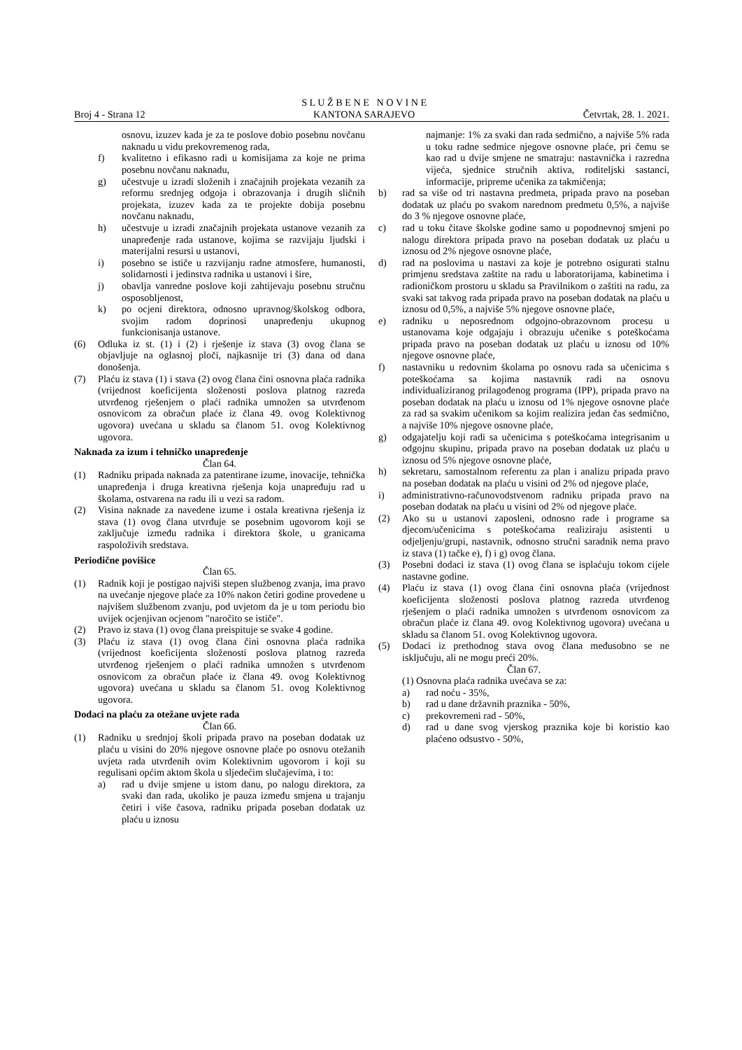Broj 4 - Strana 12
S L U Ž B E N E N O V I N E
KANTONA SARAJEVO
Četvrtak, 28. 1. 2021.
osnovu, izuzev kada je za te poslove dobio posebnu novčanu naknadu u vidu prekovremenog rada,
f) kvalitetno i efikasno radi u komisijama za koje ne prima posebnu novčanu naknadu,
g) učestvuje u izradi složenih i značajnih projekata vezanih za reformu srednjeg odgoja i obrazovanja i drugih sličnih projekata, izuzev kada za te projekte dobija posebnu novčanu naknadu,
h) učestvuje u izradi značajnih projekata ustanove vezanih za unapređenje rada ustanove, kojima se razvijaju ljudski i materijalni resursi u ustanovi,
i) posebno se ističe u razvijanju radne atmosfere, humanosti, solidarnosti i jedinstva radnika u ustanovi i šire,
j) obavlja vanredne poslove koji zahtijevaju posebnu stručnu osposobljenost,
k) po ocjeni direktora, odnosno upravnog/školskog odbora, svojim radom doprinosi unapređenju ukupnog funkcionisanja ustanove.
(6) Odluka iz st. (1) i (2) i rješenje iz stava (3) ovog člana se objavljuje na oglasnoj ploči, najkasnije tri (3) dana od dana donošenja.
(7) Plaću iz stava (1) i stava (2) ovog člana čini osnovna plaća radnika (vrijednost koeficijenta složenosti poslova platnog razreda utvrđenog rješenjem o plaći radnika umnožen sa utvrđenom osnovicom za obračun plaće iz člana 49. ovog Kolektivnog ugovora) uvećana u skladu sa članom 51. ovog Kolektivnog ugovora.
Naknada za izum i tehničko unapređenje
Član 64.
(1) Radniku pripada naknada za patentirane izume, inovacije, tehnička unapređenja i druga kreativna rješenja koja unapređuju rad u školama, ostvarena na radu ili u vezi sa radom.
(2) Visina naknade za navedene izume i ostala kreativna rješenja iz stava (1) ovog člana utvrđuje se posebnim ugovorom koji se zaključuje između radnika i direktora škole, u granicama raspoloživih sredstava.
Periodične povišice
Član 65.
(1) Radnik koji je postigao najviši stepen službenog zvanja, ima pravo na uvećanje njegove plaće za 10% nakon četiri godine provedene u najvišem službenom zvanju, pod uvjetom da je u tom periodu bio uvijek ocjenjivan ocjenom "naročito se ističe".
(2) Pravo iz stava (1) ovog člana preispituje se svake 4 godine.
(3) Plaću iz stava (1) ovog člana čini osnovna plaća radnika (vrijednost koeficijenta složenosti poslova platnog razreda utvrđenog rješenjem o plaći radnika umnožen s utvrđenom osnovicom za obračun plaće iz člana 49. ovog Kolektivnog ugovora) uvećana u skladu sa članom 51. ovog Kolektivnog ugovora.
Dodaci na plaću za otežane uvjete rada
Član 66.
(1) Radniku u srednjoj školi pripada pravo na poseban dodatak uz plaću u visini do 20% njegove osnovne plaće po osnovu otežanih uvjeta rada utvrđenih ovim Kolektivnim ugovorom i koji su regulisani općim aktom škola u sljedećim slučajevima, i to:
a) rad u dvije smjene u istom danu, po nalogu direktora, za svaki dan rada, ukoliko je pauza između smjena u trajanju četiri i više časova, radniku pripada poseban dodatak uz plaću u iznosu
najmanje: 1% za svaki dan rada sedmično, a najviše 5% rada u toku radne sedmice njegove osnovne plaće, pri čemu se kao rad u dvije smjene ne smatraju: nastavnička i razredna vijeća, sjednice stručnih aktiva, roditeljski sastanci, informacije, pripreme učenika za takmičenja;
b) rad sa više od tri nastavna predmeta, pripada pravo na poseban dodatak uz plaću po svakom narednom predmetu 0,5%, a najviše do 3 % njegove osnovne plaće,
c) rad u toku čitave školske godine samo u popodnevnoj smjeni po nalogu direktora pripada pravo na poseban dodatak uz plaću u iznosu od 2% njegove osnovne plaće,
d) rad na poslovima u nastavi za koje je potrebno osigurati stalnu primjenu sredstava zaštite na radu u laboratorijama, kabinetima i radioničkom prostoru u skladu sa Pravilnikom o zaštiti na radu, za svaki sat takvog rada pripada pravo na poseban dodatak na plaću u iznosu od 0,5%, a najviše 5% njegove osnovne plaće,
e) radniku u neposrednom odgojno-obrazovnom procesu u ustanovama koje odgajaju i obrazuju učenike s poteškoćama pripada pravo na poseban dodatak uz plaću u iznosu od 10% njegove osnovne plaće,
f) nastavniku u redovnim školama po osnovu rada sa učenicima s poteškoćama sa kojima nastavnik radi na osnovu individualiziranog prilagođenog programa (IPP), pripada pravo na poseban dodatak na plaću u iznosu od 1% njegove osnovne plaće za rad sa svakim učenikom sa kojim realizira jedan čas sedmično, a najviše 10% njegove osnovne plaće,
g) odgajatelju koji radi sa učenicima s poteškoćama integrisanim u odgojnu skupinu, pripada pravo na poseban dodatak uz plaću u iznosu od 5% njegove osnovne plaće,
h) sekretaru, samostalnom referentu za plan i analizu pripada pravo na poseban dodatak na plaću u visini od 2% od njegove plaće,
i) administrativno-računovodstvenom radniku pripada pravo na poseban dodatak na plaću u visini od 2% od njegove plaće.
(2) Ako su u ustanovi zaposleni, odnosno rade i programe sa djecom/učenicima s poteškoćama realiziraju asistenti u odjeljenju/grupi, nastavnik, odnosno stručni saradnik nema pravo iz stava (1) tačke e), f) i g) ovog člana.
(3) Posebni dodaci iz stava (1) ovog člana se isplaćuju tokom cijele nastavne godine.
(4) Plaću iz stava (1) ovog člana čini osnovna plaća (vrijednost koeficijenta složenosti poslova platnog razreda utvrđenog rješenjem o plaći radnika umnožen s utvrđenom osnovicom za obračun plaće iz člana 49. ovog Kolektivnog ugovora) uvećana u skladu sa članom 51. ovog Kolektivnog ugovora.
(5) Dodaci iz prethodnog stava ovog člana međusobno se ne isključuju, ali ne mogu preći 20%.
Član 67.
(1) Osnovna plaća radnika uvećava se za:
a) rad noću - 35%,
b) rad u dane državnih praznika - 50%,
c) prekovremeni rad - 50%,
d) rad u dane svog vjerskog praznika koje bi koristio kao plaćeno odsustvo - 50%,